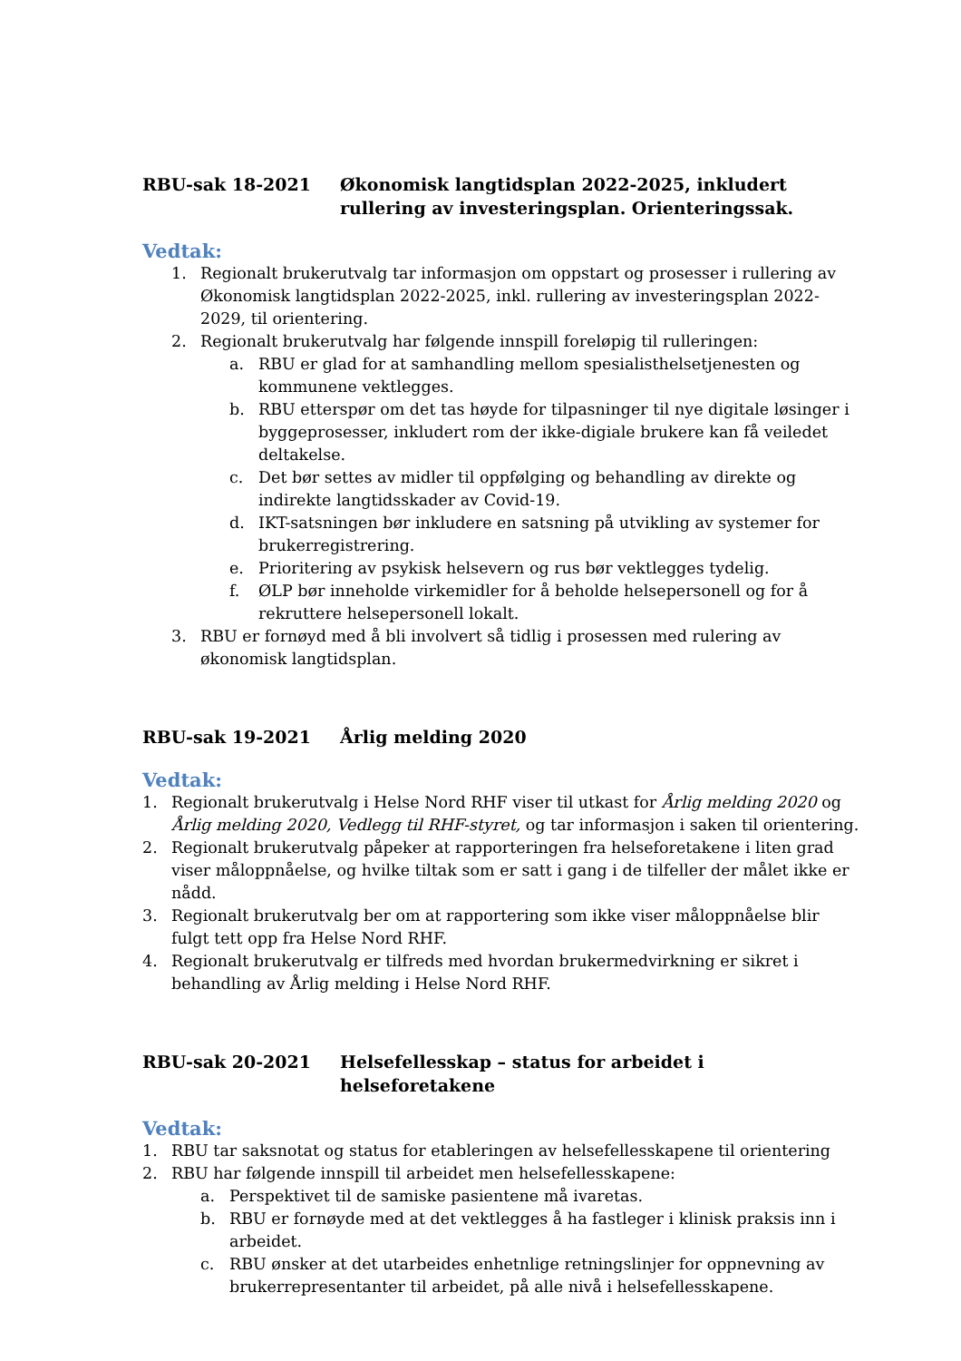RBU-sak 18-2021 Økonomisk langtidsplan 2022-2025, inkludert rullering av investeringsplan. Orienteringssak.
Vedtak:
1. Regionalt brukerutvalg tar informasjon om oppstart og prosesser i rullering av Økonomisk langtidsplan 2022-2025, inkl. rullering av investeringsplan 2022-2029, til orientering.
2. Regionalt brukerutvalg har følgende innspill foreløpig til rulleringen:
a. RBU er glad for at samhandling mellom spesialisthelsetjenesten og kommunene vektlegges.
b. RBU etterspør om det tas høyde for tilpasninger til nye digitale løsinger i byggeprosesser, inkludert rom der ikke-digiale brukere kan få veiledet deltakelse.
c. Det bør settes av midler til oppfølging og behandling av direkte og indirekte langtidsskader av Covid-19.
d. IKT-satsningen bør inkludere en satsning på utvikling av systemer for brukerregistrering.
e. Prioritering av psykisk helsevern og rus bør vektlegges tydelig.
f. ØLP bør inneholde virkemidler for å beholde helsepersonell og for å rekruttere helsepersonell lokalt.
3. RBU er fornøyd med å bli involvert så tidlig i prosessen med rulering av økonomisk langtidsplan.
RBU-sak 19-2021 Årlig melding 2020
Vedtak:
1. Regionalt brukerutvalg i Helse Nord RHF viser til utkast for Årlig melding 2020 og Årlig melding 2020, Vedlegg til RHF-styret, og tar informasjon i saken til orientering.
2. Regionalt brukerutvalg påpeker at rapporteringen fra helseforetakene i liten grad viser måloppnåelse, og hvilke tiltak som er satt i gang i de tilfeller der målet ikke er nådd.
3. Regionalt brukerutvalg ber om at rapportering som ikke viser måloppnåelse blir fulgt tett opp fra Helse Nord RHF.
4. Regionalt brukerutvalg er tilfreds med hvordan brukermedvirkning er sikret i behandling av Årlig melding i Helse Nord RHF.
RBU-sak 20-2021 Helsefellesskap – status for arbeidet i helseforetakene
Vedtak:
1. RBU tar saksnotat og status for etableringen av helsefellesskapene til orientering
2. RBU har følgende innspill til arbeidet men helsefellesskapene:
a. Perspektivet til de samiske pasientene må ivaretas.
b. RBU er fornøyde med at det vektlegges å ha fastleger i klinisk praksis inn i arbeidet.
c. RBU ønsker at det utarbeides enhetnlige retningslinjer for oppnevning av brukerrepresentanter til arbeidet, på alle nivå i helsefellesskapene.